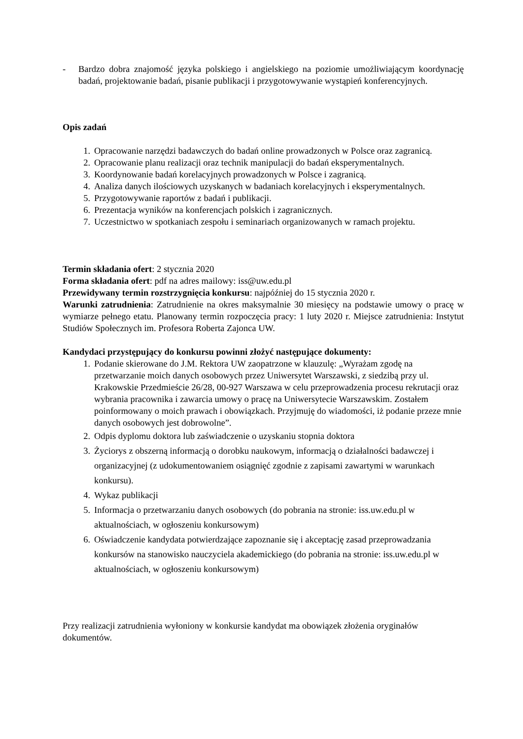- Bardzo dobra znajomość języka polskiego i angielskiego na poziomie umożliwiającym koordynację badań, projektowanie badań, pisanie publikacji i przygotowywanie wystąpień konferencyjnych.
Opis zadań
1. Opracowanie narzędzi badawczych do badań online prowadzonych w Polsce oraz zagranicą.
2. Opracowanie planu realizacji oraz technik manipulacji do badań eksperymentalnych.
3. Koordynowanie badań korelacyjnych prowadzonych w Polsce i zagranicą.
4. Analiza danych ilościowych uzyskanych w badaniach korelacyjnych i eksperymentalnych.
5. Przygotowywanie raportów z badań i publikacji.
6. Prezentacja wyników na konferencjach polskich i zagranicznych.
7. Uczestnictwo w spotkaniach zespołu i seminariach organizowanych w ramach projektu.
Termin składania ofert: 2 stycznia 2020
Forma składania ofert: pdf na adres mailowy: iss@uw.edu.pl
Przewidywany termin rozstrzygnięcia konkursu: najpóźniej do 15 stycznia 2020 r.
Warunki zatrudnienia: Zatrudnienie na okres maksymalnie 30 miesięcy na podstawie umowy o pracę w wymiarze pełnego etatu. Planowany termin rozpoczęcia pracy: 1 luty 2020 r. Miejsce zatrudnienia: Instytut Studiów Społecznych im. Profesora Roberta Zajonca UW.
Kandydaci przystępujący do konkursu powinni złożyć następujące dokumenty:
1. Podanie skierowane do J.M. Rektora UW zaopatrzone w klauzulę: „Wyrażam zgodę na przetwarzanie moich danych osobowych przez Uniwersytet Warszawski, z siedzibą przy ul. Krakowskie Przedmieście 26/28, 00-927 Warszawa w celu przeprowadzenia procesu rekrutacji oraz wybrania pracownika i zawarcia umowy o pracę na Uniwersytecie Warszawskim. Zostałem poinformowany o moich prawach i obowiązkach. Przyjmuję do wiadomości, iż podanie przeze mnie danych osobowych jest dobrowolne”.
2. Odpis dyplomu doktora lub zaświadczenie o uzyskaniu stopnia doktora
3. Życiorys z obszerną informacją o dorobku naukowym, informacją o działalności badawczej i organizacyjnej (z udokumentowaniem osiągnięć zgodnie z zapisami zawartymi w warunkach konkursu).
4. Wykaz publikacji
5. Informacja o przetwarzaniu danych osobowych (do pobrania na stronie: iss.uw.edu.pl w aktualnościach, w ogłoszeniu konkursowym)
6. Oświadczenie kandydata potwierdzające zapoznanie się i akceptację zasad przeprowadzania konkursów na stanowisko nauczyciela akademickiego (do pobrania na stronie: iss.uw.edu.pl w aktualnościach, w ogłoszeniu konkursowym)
Przy realizacji zatrudnienia wyłoniony w konkursie kandydat ma obowiązek złożenia oryginałów dokumentów.